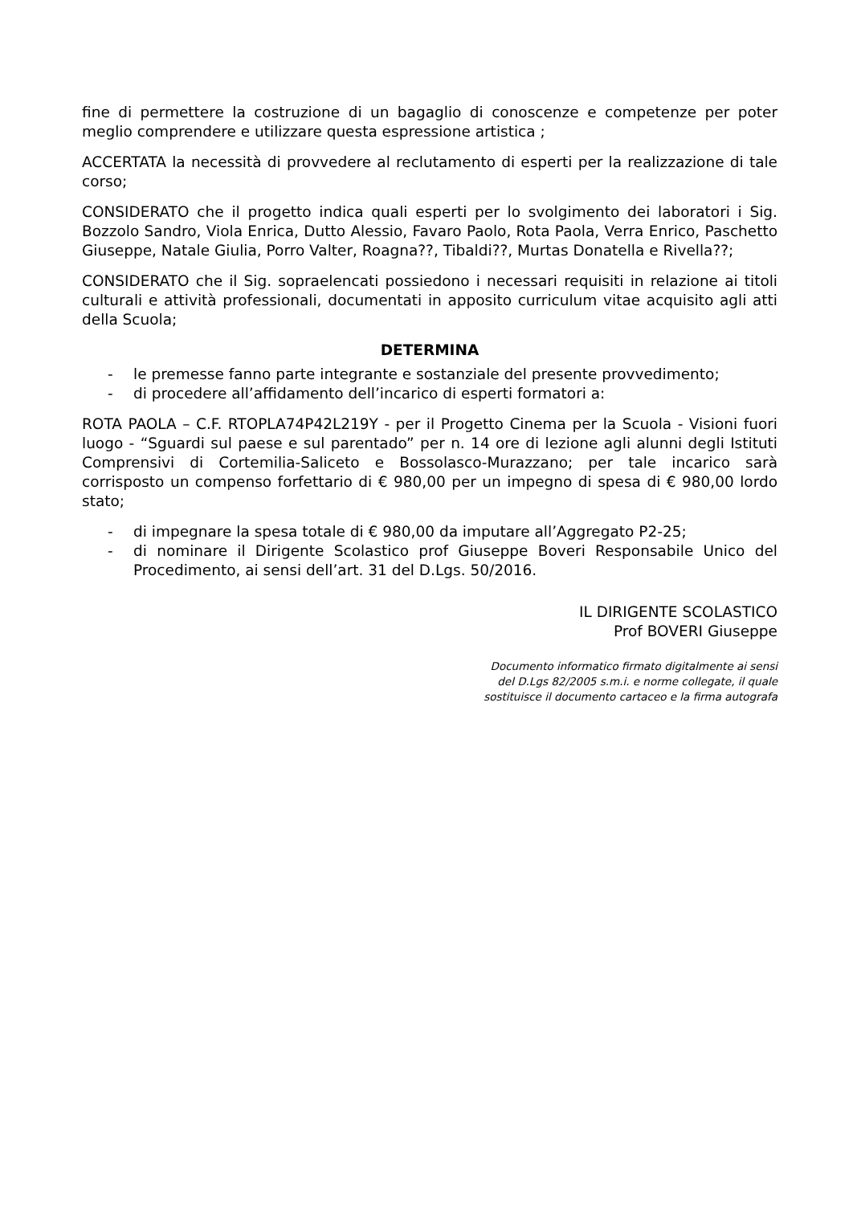fine di permettere la costruzione di un bagaglio di conoscenze e competenze per poter meglio comprendere e utilizzare questa espressione artistica ;
ACCERTATA la necessità di provvedere al reclutamento di esperti per la realizzazione di tale corso;
CONSIDERATO che il progetto indica quali esperti per lo svolgimento dei laboratori i Sig. Bozzolo Sandro, Viola Enrica, Dutto Alessio, Favaro Paolo, Rota Paola, Verra Enrico, Paschetto Giuseppe, Natale Giulia, Porro Valter, Roagna??, Tibaldi??, Murtas Donatella e Rivella??;
CONSIDERATO che il Sig. sopraelencati possiedono i necessari requisiti in relazione ai titoli culturali e attività professionali, documentati in apposito curriculum vitae acquisito agli atti della Scuola;
DETERMINA
- le premesse fanno parte integrante e sostanziale del presente provvedimento;
- di procedere all’affidamento dell’incarico di esperti formatori a:
ROTA PAOLA – C.F. RTOPLA74P42L219Y - per il Progetto Cinema per la Scuola - Visioni fuori luogo - “Sguardi sul paese e sul parentado” per n. 14 ore di lezione agli alunni degli Istituti Comprensivi di Cortemilia-Saliceto e Bossolasco-Murazzano; per tale incarico sarà corrisposto un compenso forfettario di € 980,00 per un impegno di spesa di € 980,00 lordo stato;
- di impegnare la spesa totale di € 980,00 da imputare all’Aggregato P2-25;
- di nominare il Dirigente Scolastico prof Giuseppe Boveri Responsabile Unico del Procedimento, ai sensi dell’art. 31 del D.Lgs. 50/2016.
IL DIRIGENTE SCOLASTICO
Prof BOVERI Giuseppe
Documento informatico firmato digitalmente ai sensi
del D.Lgs 82/2005 s.m.i. e norme collegate, il quale
sostituisce il documento cartaceo e la firma autografa